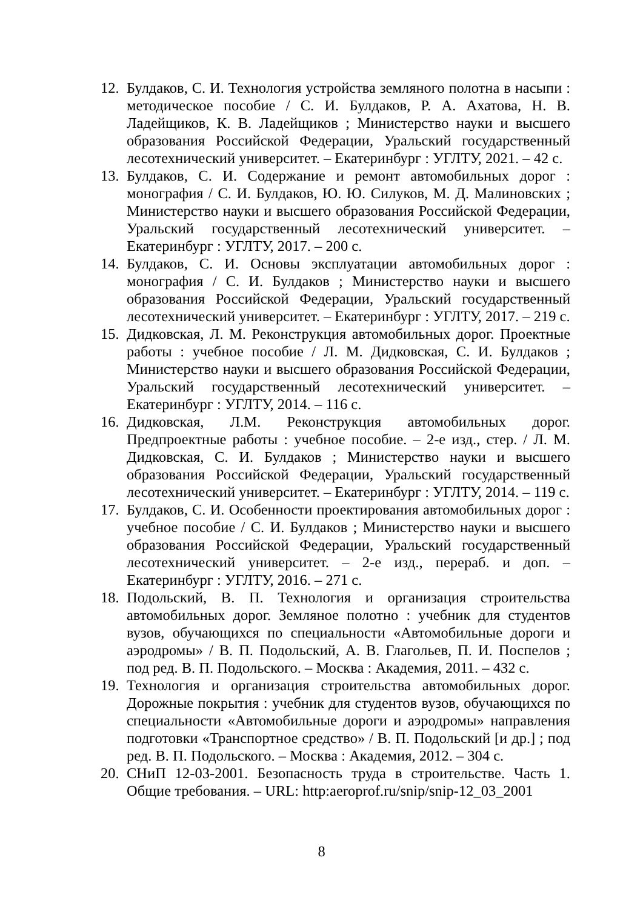12. Булдаков, С. И. Технология устройства земляного полотна в насыпи : методическое пособие / С. И. Булдаков, Р. А. Ахатова, Н. В. Ладейщиков, К. В. Ладейщиков ; Министерство науки и высшего образования Российской Федерации, Уральский государственный лесотехнический университет. – Екатеринбург : УГЛТУ, 2021. – 42 с.
13. Булдаков, С. И. Содержание и ремонт автомобильных дорог : монография / С. И. Булдаков, Ю. Ю. Силуков, М. Д. Малиновских ; Министерство науки и высшего образования Российской Федерации, Уральский государственный лесотехнический университет. – Екатеринбург : УГЛТУ, 2017. – 200 с.
14. Булдаков, С. И. Основы эксплуатации автомобильных дорог : монография / С. И. Булдаков ; Министерство науки и высшего образования Российской Федерации, Уральский государственный лесотехнический университет. – Екатеринбург : УГЛТУ, 2017. – 219 с.
15. Дидковская, Л. М. Реконструкция автомобильных дорог. Проектные работы : учебное пособие / Л. М. Дидковская, С. И. Булдаков ; Министерство науки и высшего образования Российской Федерации, Уральский государственный лесотехнический университет. – Екатеринбург : УГЛТУ, 2014. – 116 с.
16. Дидковская, Л.М. Реконструкция автомобильных дорог. Предпроектные работы : учебное пособие. – 2-е изд., стер. / Л. М. Дидковская, С. И. Булдаков ; Министерство науки и высшего образования Российской Федерации, Уральский государственный лесотехнический университет. – Екатеринбург : УГЛТУ, 2014. – 119 с.
17. Булдаков, С. И. Особенности проектирования автомобильных дорог : учебное пособие / С. И. Булдаков ; Министерство науки и высшего образования Российской Федерации, Уральский государственный лесотехнический университет. – 2-е изд., перераб. и доп. – Екатеринбург : УГЛТУ, 2016. – 271 с.
18. Подольский, В. П. Технология и организация строительства автомобильных дорог. Земляное полотно : учебник для студентов вузов, обучающихся по специальности «Автомобильные дороги и аэродромы» / В. П. Подольский, А. В. Глагольев, П. И. Поспелов ; под ред. В. П. Подольского. – Москва : Академия, 2011. – 432 с.
19. Технология и организация строительства автомобильных дорог. Дорожные покрытия : учебник для студентов вузов, обучающихся по специальности «Автомобильные дороги и аэродромы» направления подготовки «Транспортное средство» / В. П. Подольский [и др.] ; под ред. В. П. Подольского. – Москва : Академия, 2012. – 304 с.
20. СНиП 12-03-2001. Безопасность труда в строительстве. Часть 1. Общие требования. – URL: http:aeroprof.ru/snip/snip-12_03_2001
8